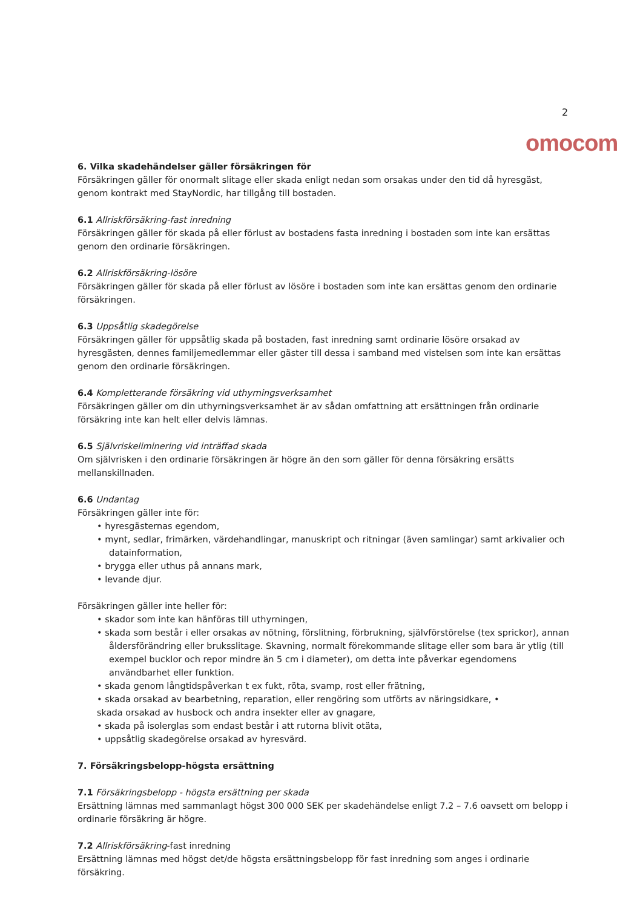2
omocom
6. Vilka skadehändelser gäller försäkringen för
Försäkringen gäller för onormalt slitage eller skada enligt nedan som orsakas under den tid då hyresgäst, genom kontrakt med StayNordic, har tillgång till bostaden.
6.1 Allriskförsäkring-fast inredning
Försäkringen gäller för skada på eller förlust av bostadens fasta inredning i bostaden som inte kan ersättas genom den ordinarie försäkringen.
6.2 Allriskförsäkring-lösöre
Försäkringen gäller för skada på eller förlust av lösöre i bostaden som inte kan ersättas genom den ordinarie försäkringen.
6.3 Uppsåtlig skadegörelse
Försäkringen gäller för uppsåtlig skada på bostaden, fast inredning samt ordinarie lösöre orsakad av hyresgästen, dennes familjemedlemmar eller gäster till dessa i samband med vistelsen som inte kan ersättas genom den ordinarie försäkringen.
6.4 Kompletterande försäkring vid uthyrningsverksamhet
Försäkringen gäller om din uthyrningsverksamhet är av sådan omfattning att ersättningen från ordinarie försäkring inte kan helt eller delvis lämnas.
6.5 Självriskeliminering vid inträffad skada
Om självrisken i den ordinarie försäkringen är högre än den som gäller för denna försäkring ersätts mellanskillnaden.
6.6 Undantag
Försäkringen gäller inte för:
• hyresgästernas egendom,
• mynt, sedlar, frimärken, värdehandlingar, manuskript och ritningar (även samlingar) samt arkivalier och datainformation,
• brygga eller uthus på annans mark,
• levande djur.
Försäkringen gäller inte heller för:
• skador som inte kan hänföras till uthyrningen,
• skada som består i eller orsakas av nötning, förslitning, förbrukning, självförstörelse (tex sprickor), annan åldersförändring eller bruksslitage. Skavning, normalt förekommande slitage eller som bara är ytlig (till exempel bucklor och repor mindre än 5 cm i diameter), om detta inte påverkar egendomens användbarhet eller funktion.
• skada genom långtidspåverkan t ex fukt, röta, svamp, rost eller frätning,
• skada orsakad av bearbetning, reparation, eller rengöring som utförts av näringsidkare, •
skada orsakad av husbock och andra insekter eller av gnagare,
• skada på isolerglas som endast består i att rutorna blivit otäta,
• uppsåtlig skadegörelse orsakad av hyresvärd.
7. Försäkringsbelopp-högsta ersättning
7.1 Försäkringsbelopp - högsta ersättning per skada
Ersättning lämnas med sammanlagt högst 300 000 SEK per skadehändelse enligt 7.2 – 7.6 oavsett om belopp i ordinarie försäkring är högre.
7.2 Allriskförsäkring-fast inredning
Ersättning lämnas med högst det/de högsta ersättningsbelopp för fast inredning som anges i ordinarie försäkring.